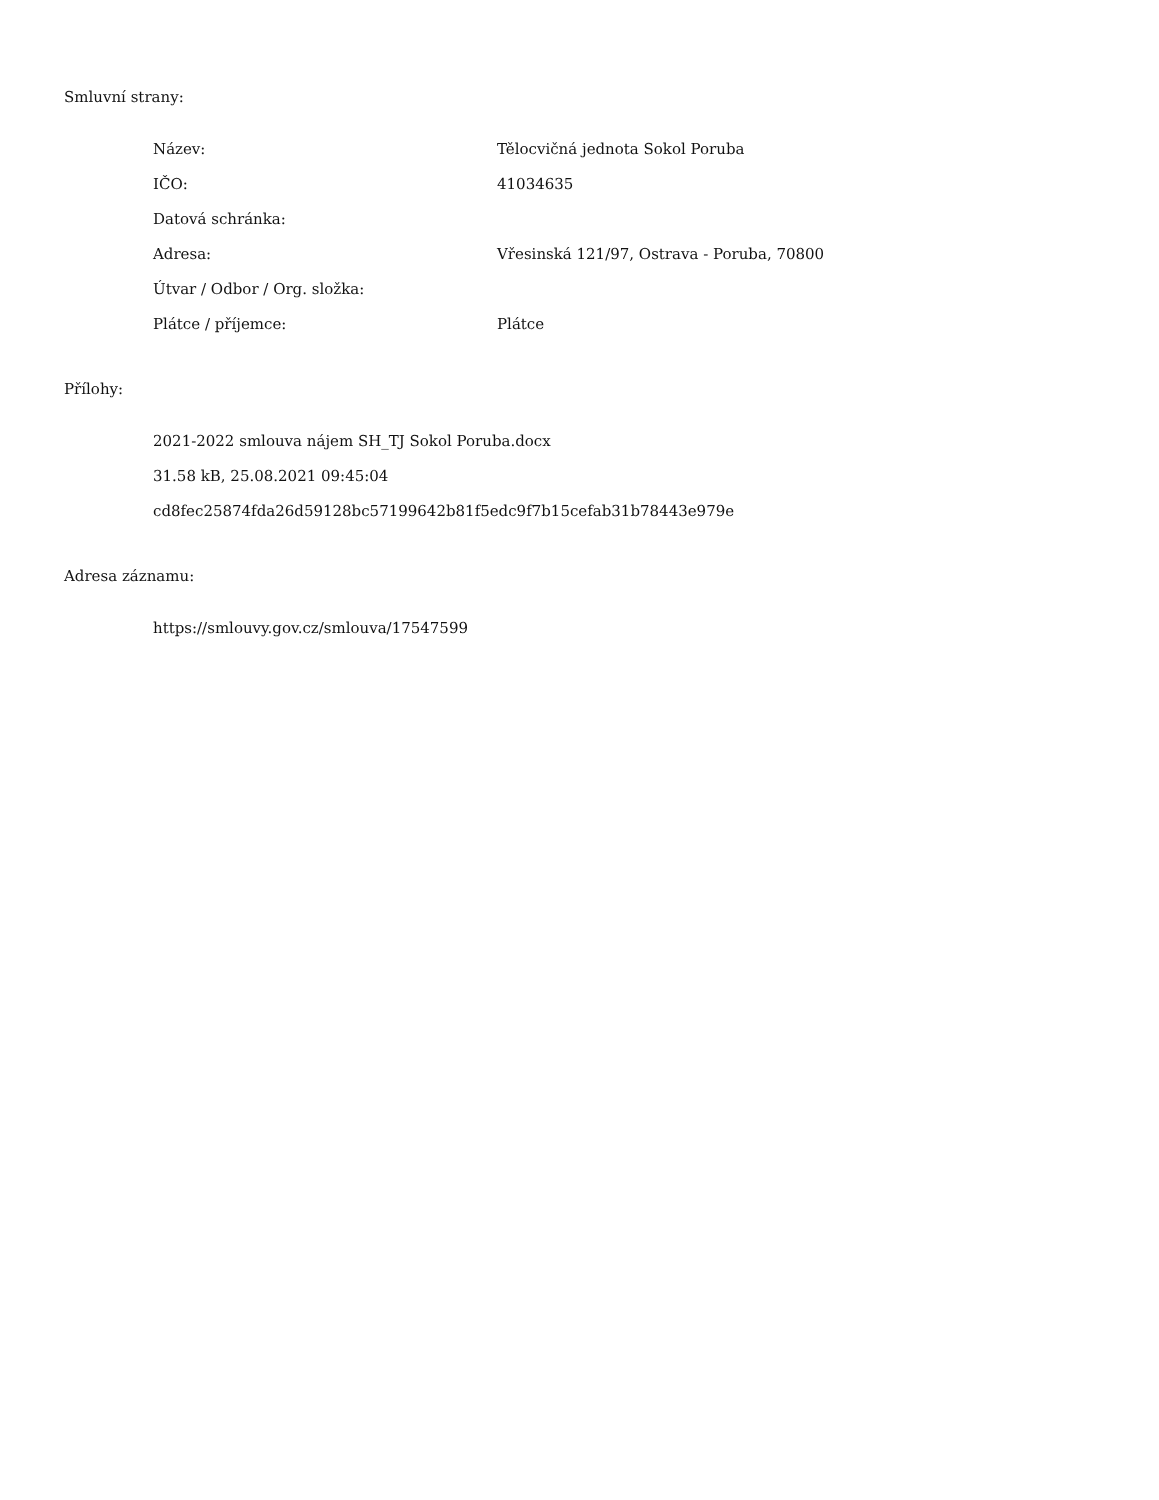Smluvní strany:
| Název: | Tělocvičná jednota Sokol Poruba |
| IČO: | 41034635 |
| Datová schránka: | |
| Adresa: | Vřesinská 121/97, Ostrava - Poruba, 70800 |
| Útvar / Odbor / Org. složka: | |
| Plátce / příjemce: | Plátce |
Přílohy:
2021-2022 smlouva nájem SH_TJ Sokol Poruba.docx
31.58 kB, 25.08.2021 09:45:04
cd8fec25874fda26d59128bc57199642b81f5edc9f7b15cefab31b78443e979e
Adresa záznamu:
https://smlouvy.gov.cz/smlouva/17547599